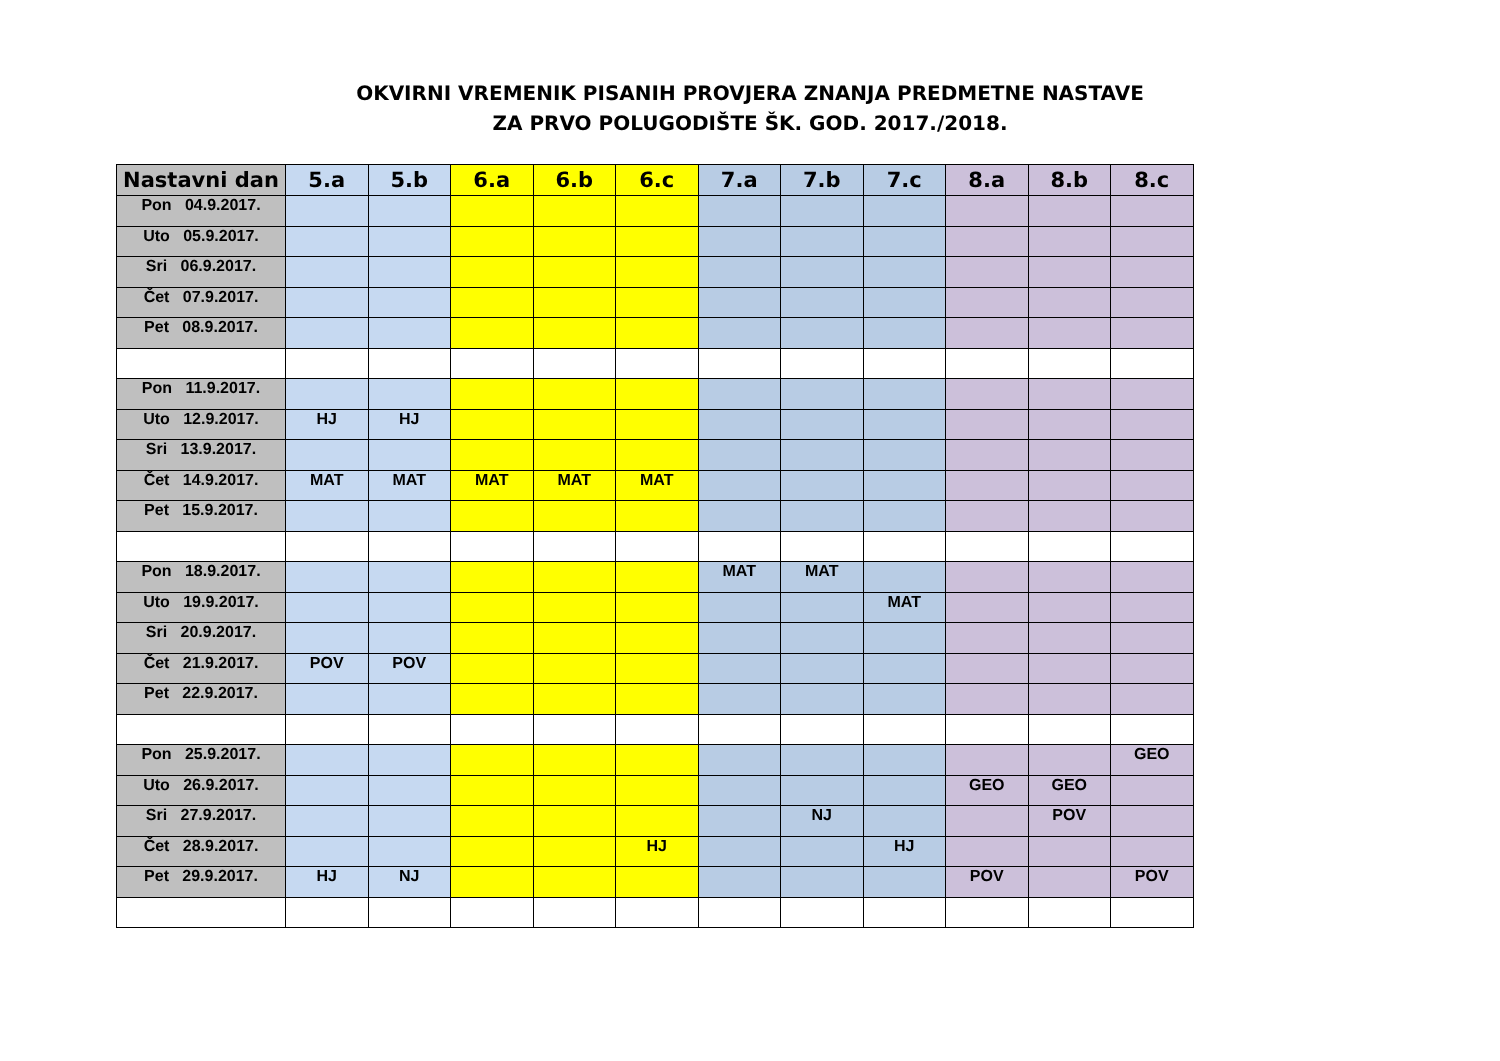OKVIRNI VREMENIK PISANIH PROVJERA ZNANJA PREDMETNE NASTAVE
ZA PRVO POLUGODIŠTE ŠK. GOD. 2017./2018.
| Nastavni dan | 5.a | 5.b | 6.a | 6.b | 6.c | 7.a | 7.b | 7.c | 8.a | 8.b | 8.c |
| --- | --- | --- | --- | --- | --- | --- | --- | --- | --- | --- | --- |
| Pon 04.9.2017. | | | | | | | | | | | |
| Uto 05.9.2017. | | | | | | | | | | | |
| Sri 06.9.2017. | | | | | | | | | | | |
| Čet 07.9.2017. | | | | | | | | | | | |
| Pet 08.9.2017. | | | | | | | | | | | |
| Pon 11.9.2017. | | | | | | | | | | | |
| Uto 12.9.2017. | HJ | HJ | | | | | | | | | |
| Sri 13.9.2017. | | | | | | | | | | | |
| Čet 14.9.2017. | MAT | MAT | MAT | MAT | MAT | | | | | | |
| Pet 15.9.2017. | | | | | | | | | | | |
| Pon 18.9.2017. | | | | | | MAT | MAT | | | | |
| Uto 19.9.2017. | | | | | | | | MAT | | | |
| Sri 20.9.2017. | | | | | | | | | | | |
| Čet 21.9.2017. | POV | POV | | | | | | | | | |
| Pet 22.9.2017. | | | | | | | | | | | |
| Pon 25.9.2017. | | | | | | | | | | | GEO |
| Uto 26.9.2017. | | | | | | | | | GEO | GEO | |
| Sri 27.9.2017. | | | | | | | NJ | | | POV | |
| Čet 28.9.2017. | | | | | HJ | | | HJ | | | |
| Pet 29.9.2017. | HJ | NJ | | | | | | | POV | | POV |